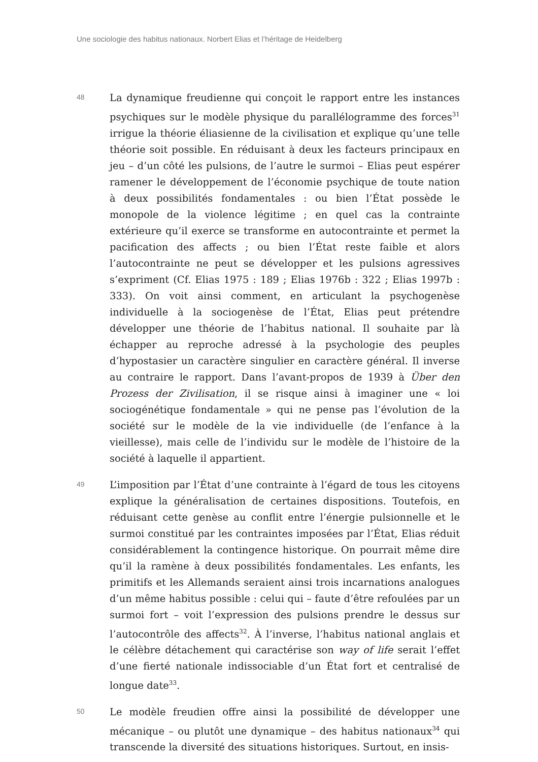Une sociologie des habitus nationaux. Norbert Elias et l’héritage de Heidelberg
48
La dynamique freudienne qui conçoit le rapport entre les instances psychiques sur le modèle physique du parallélogramme des forces<sup>31</sup> irrigue la théorie éliasienne de la civilisation et explique qu’une telle théorie soit possible. En réduisant à deux les facteurs principaux en jeu – d’un côté les pulsions, de l’autre le surmoi – Elias peut espérer ramener le développement de l’économie psychique de toute nation à deux possibilités fondamentales : ou bien l’État possède le monopole de la violence légitime ; en quel cas la contrainte extérieure qu’il exerce se transforme en autocontrainte et permet la pacification des affects ; ou bien l’État reste faible et alors l’autocontrainte ne peut se développer et les pulsions agressives s’expriment (Cf. Elias 1975 : 189 ; Elias 1976b : 322 ; Elias 1997b : 333). On voit ainsi comment, en articulant la psychogenèse individuelle à la sociogenèse de l’État, Elias peut prétendre développer une théorie de l’habitus national. Il souhaite par là échapper au reproche adressé à la psychologie des peuples d’hypostasier un caractère singulier en caractère général. Il inverse au contraire le rapport. Dans l’avant-propos de 1939 à Über den Prozess der Zivilisation, il se risque ainsi à imaginer une « loi sociogénétique fondamentale » qui ne pense pas l’évolution de la société sur le modèle de la vie individuelle (de l’enfance à la vieillesse), mais celle de l’individu sur le modèle de l’histoire de la société à laquelle il appartient.
49
L’imposition par l’État d’une contrainte à l’égard de tous les citoyens explique la généralisation de certaines dispositions. Toutefois, en réduisant cette genèse au conflit entre l’énergie pulsionnelle et le surmoi constitué par les contraintes imposées par l’État, Elias réduit considérablement la contingence historique. On pourrait même dire qu’il la ramène à deux possibilités fondamentales. Les enfants, les primitifs et les Allemands seraient ainsi trois incarnations analogues d’un même habitus possible : celui qui – faute d’être refoulées par un surmoi fort – voit l’expression des pulsions prendre le dessus sur l’autocontrôle des affects<sup>32</sup>. À l’inverse, l’habitus national anglais et le célèbre détachement qui caractérise son way of life serait l’effet d’une fierté nationale indissociable d’un État fort et centralisé de longue date<sup>33</sup>.
50
Le modèle freudien offre ainsi la possibilité de développer une mécanique – ou plutôt une dynamique – des habitus nationaux<sup>34</sup> qui transcende la diversité des situations historiques. Surtout, en insis-